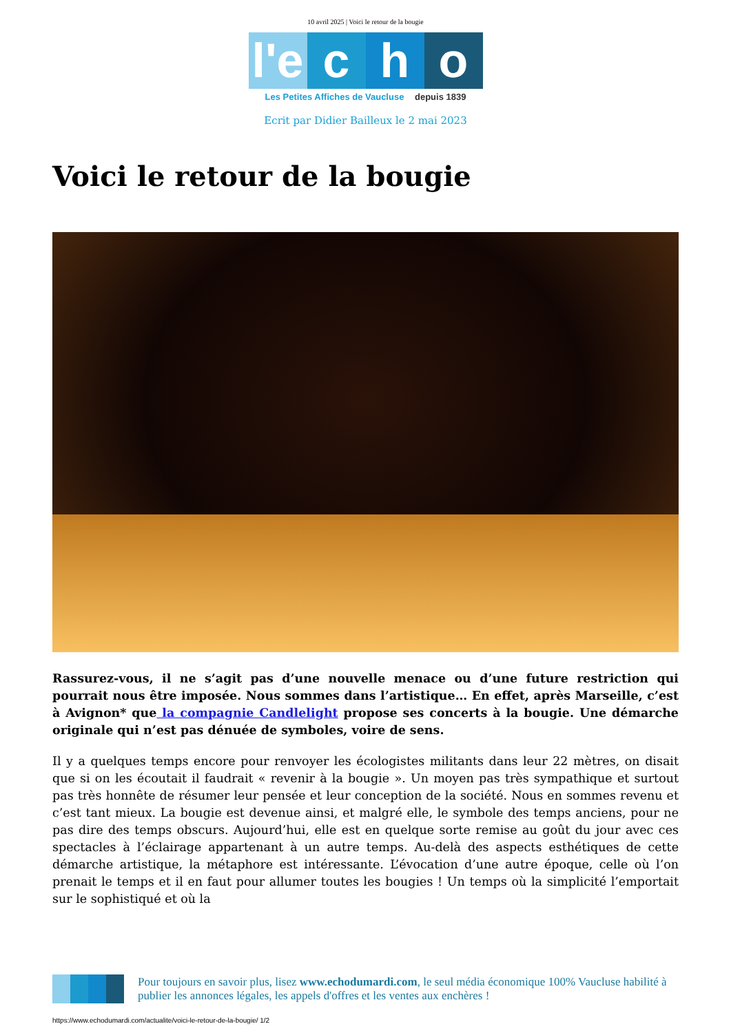10 avril 2025 | Voici le retour de la bougie
l'e c h o
Les Petites Affiches de Vaucluse depuis 1839
Ecrit par Didier Bailleux le 2 mai 2023
Voici le retour de la bougie
Rassurez-vous, il ne s’agit pas d’une nouvelle menace ou d’une future restriction qui pourrait nous être imposée. Nous sommes dans l’artistique… En effet, après Marseille, c’est à Avignon* que la compagnie Candlelight propose ses concerts à la bougie. Une démarche originale qui n’est pas dénuée de symboles, voire de sens.
Il y a quelques temps encore pour renvoyer les écologistes militants dans leur 22 mètres, on disait que si on les écoutait il faudrait « revenir à la bougie ». Un moyen pas très sympathique et surtout pas très honnête de résumer leur pensée et leur conception de la société. Nous en sommes revenu et c’est tant mieux. La bougie est devenue ainsi, et malgré elle, le symbole des temps anciens, pour ne pas dire des temps obscurs. Aujourd’hui, elle est en quelque sorte remise au goût du jour avec ces spectacles à l’éclairage appartenant à un autre temps. Au-delà des aspects esthétiques de cette démarche artistique, la métaphore est intéressante. L’évocation d’une autre époque, celle où l’on prenait le temps et il en faut pour allumer toutes les bougies ! Un temps où la simplicité l’emportait sur le sophistiqué et où la
Pour toujours en savoir plus, lisez www.echodumardi.com, le seul média économique 100% Vaucluse habilité à publier les annonces légales, les appels d'offres et les ventes aux enchères !
https://www.echodumardi.com/actualite/voici-le-retour-de-la-bougie/ 1/2